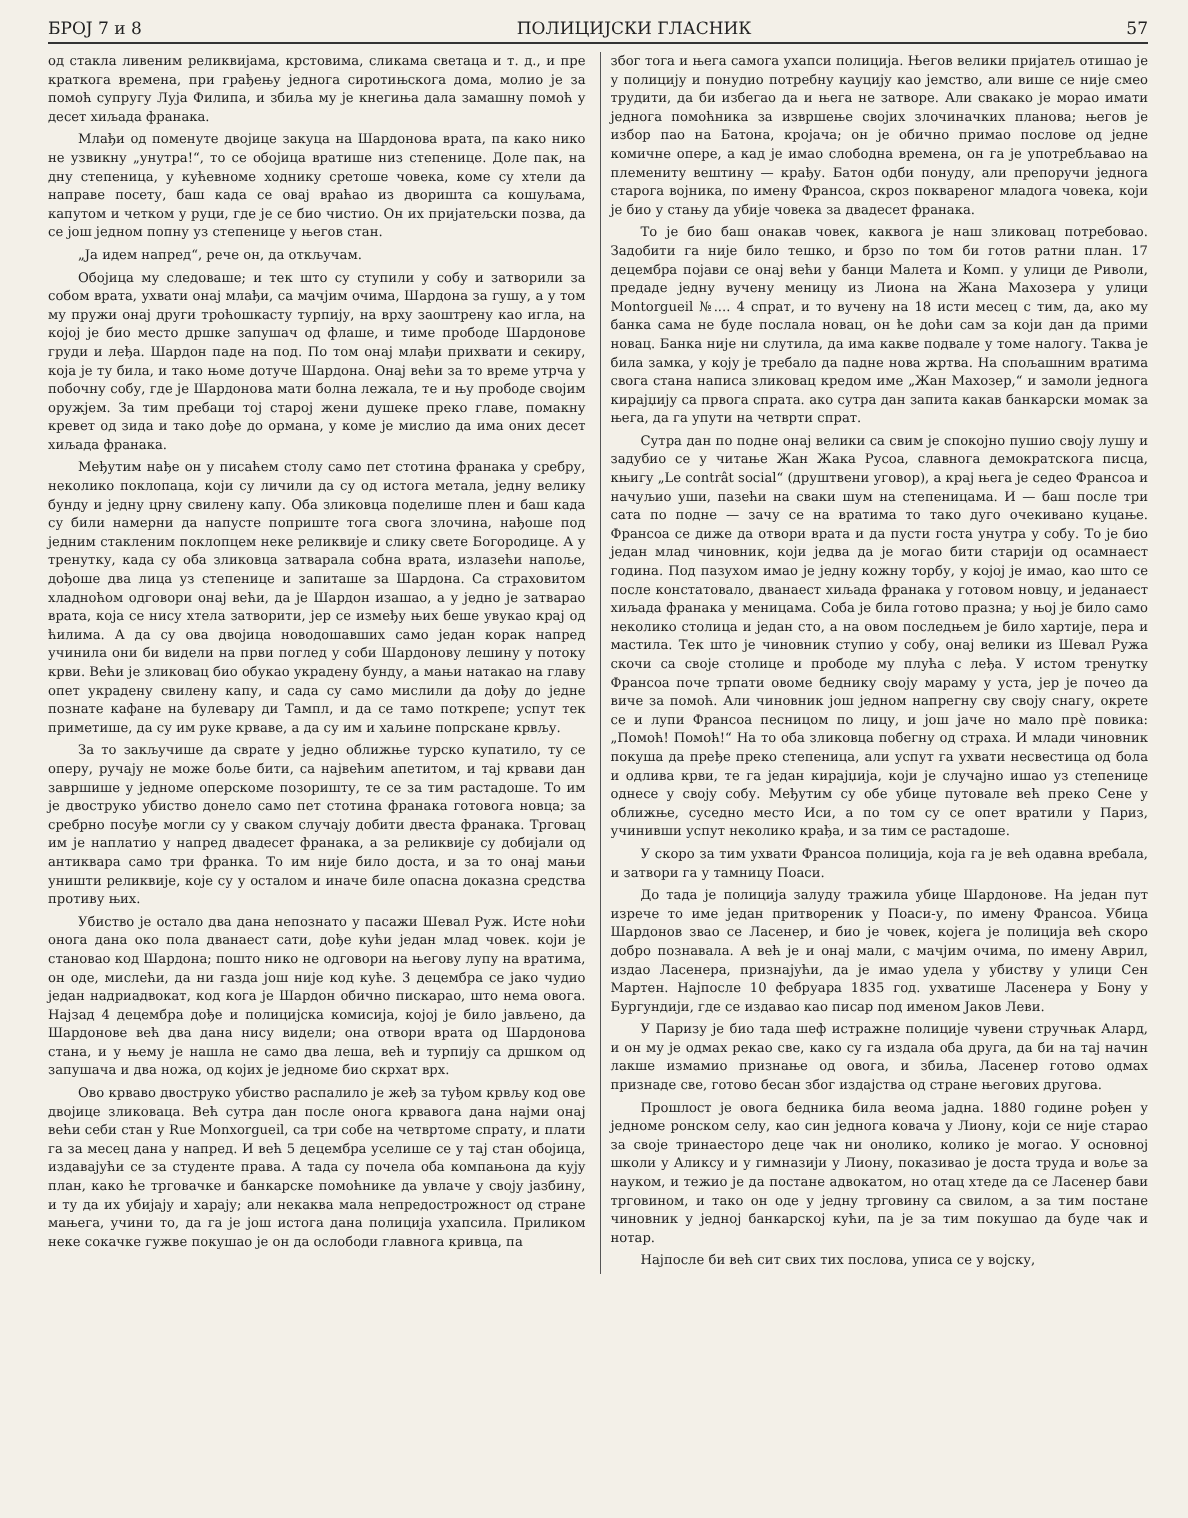БРОЈ 7 и 8 ПОЛИЦИЈСКИ ГЛАСНИК 57
од стакла ливеним реликвијама, крстовима, сликама светаца и т. д., и пре краткога времена, при грађењу једнога сиротињскога дома, молио је за помоћ супругу Луја Филипа, и збиља му је кнегиња дала замашну помоћ у десет хиљада франака.
Млађи од поменуте двојице закуца на Шардонова врата, па како нико не узвикну „унутра!“, то се обојица вратише низ степенице. Доле пак, на дну степеница, у кућевноме ходнику сретоше човека, коме су хтели да направе посету, баш када се овај враћао из дворишта са кошуљама, капутом и четком у руци, где је се био чистио. Он их пријатељски позва, да се још једном попну уз степенице у његов стан.
„Ја идем напред“, рече он, да откључам.
Обојица му следоваше; и тек што су ступили у собу и затворили за собом врата, ухвати онај млађи, са мачјим очима, Шардона за гушу, а у том му пружи онај други троћошкасту турпију, на врху заоштрену као игла, на којој је био место дршке запушач од флаше, и тиме прободе Шардонове груди и леђа. Шардон паде на под. По том онај млађи прихвати и секиру, која је ту била, и тако њоме дотуче Шардона. Онај већи за то време утрча у побочну собу, где је Шардонова мати болна лежала, те и њу прободе својим оружјем. За тим пребаци тој старој жени душеке преко главе, помакну кревет од зида и тако дође до ормана, у коме је мислио да има оних десет хиљада франака.
Међутим нађе он у писаћем столу само пет стотина франака у сребру, неколико поклопаца, који су личили да су од истога метала, једну велику бунду и једну црну свилену капу. Оба зликовца поделише плен и баш када су били намерни да напусте поприште тога свога злочина, нађоше под једним стакленим поклопцем неке реликвије и слику свете Богородице. А у тренутку, када су оба зликовца затварала собна врата, излазећи напоље, дођоше два лица уз степенице и запиташе за Шардона. Са страховитом хладноћом одговори онај већи, да је Шардон изашао, а у једно је затварао врата, која се нису хтела затворити, јер се између њих беше увукао крај од ћилима. А да су ова двојица новодошавших само један корак напред учинила они би видели на први поглед у соби Шардонову лешину у потоку крви. Већи је зликовац био обукао украдену бунду, а мањи натакао на главу опет украдену свилену капу, и сада су само мислили да дођу до једне познате кафане на булевару ди Тампл, и да се тамо поткрепе; успут тек приметише, да су им руке крваве, а да су им и хаљине попрскане крвљу.
За то закључише да сврате у једно оближње турско купатило, ту се оперу, ручају не може боље бити, са највећим апетитом, и тај крвави дан завршише у једноме оперскоме позоришту, те се за тим растадоше. То им је двоструко убиство донело само пет стотина франака готовога новца; за сребрно посуђе могли су у сваком случају добити двеста франака. Трговац им је наплатио у напред двадесет франака, а за реликвије су добијали од антиквара само три франка. То им није било доста, и за то онај мањи уништи реликвије, које су у осталом и иначе биле опасна доказна средства противу њих.
Убиство је остало два дана непознато у пасажи Шевал Руж. Исте ноћи онога дана око пола дванаест сати, дође кући један млад човек. који је становао код Шардона; пошто нико не одговори на његову лупу на вратима, он оде, мислећи, да ни газда још није код куће. 3 децембра се јако чудио један надриадвокат, код кога је Шардон обично пискарао, што нема овога. Најзад 4 децембра дође и полицијска комисија, којој је било јављено, да Шардонове већ два дана нису видели; она отвори врата од Шардонова стана, и у њему је нашла не само два леша, већ и турпију са дршком од запушача и два ножа, од којих је једноме био скрхат врх.
Ово крваво двоструко убиство распалило је жеђ за туђом крвљу код ове двојице зликоваца. Већ сутра дан после онога крвавога дана најми онај већи себи стан у Rue Monxorgueil, са три собе на четвртоме спрату, и плати га за месец дана у напред. И већ 5 децембра уселише се у тај стан обојица, издавајући се за студенте права. А тада су почела оба компањона да кују план, како ће трговачке и банкарске помоћнике да увлаче у своју јазбину, и ту да их убијају и харају; али некаква мала непредострожност од стране мањега, учини то, да га је још истога дана полиција ухапсила. Приликом неке сокачке гужве покушао је он да ослободи главнога кривца, па
због тога и њега самога ухапси полиција. Његов велики пријатељ отишао је у полицију и понудио потребну кауцију као јемство, али више се није смео трудити, да би избегао да и њега не затворе. Али свакако је морао имати једнога помоћника за извршење својих злочиначких планова; његов је избор пао на Батона, кројача; он је обично примао послове од једне комичне опере, а кад је имао слободна времена, он га је употребљавао на племениту вештину — крађу. Батон одби понуду, али препоручи једнога старога војника, по имену Франсоа, скроз поквареног младога човека, који је био у стању да убије човека за двадесет франака.
То је био баш онакав човек, каквога је наш зликовац потребовао. Задобити га није било тешко, и брзо по том би готов ратни план. 17 децембра појави се онај већи у банци Малета и Комп. у улици де Риволи, предаде једну вучену меницу из Лиона на Жана Махозера у улици Montorgueil №.... 4 спрат, и то вучену на 18 исти месец с тим, да, ако му банка сама не буде послала новац, он ће доћи сам за који дан да прими новац. Банка није ни слутила, да има какве подвале у томе налогу. Таква је била замка, у коју је требало да падне нова жртва. На спољашним вратима свога стана написа зликовац кредом име „Жан Махозер,“ и замоли једнога кирајџију са првога спрата. ако сутра дан запита какав банкарски момак за њега, да га упути на четврти спрат.
Сутра дан по подне онај велики са свим је спокојно пушио своју лушу и задубио се у читање Жан Жака Русоа, славнога демократскога писца, књигу „Le contrât social“ (друштвени уговор), а крај њега је седео Франсоа и начуљио уши, пазећи на сваки шум на степеницама. И — баш после три сата по подне — зачу се на вратима то тако дуго очекивано куцање. Франсоа се диже да отвори врата и да пусти госта унутра у собу. То је био један млад чиновник, који једва да је могао бити старији од осамнаест година. Под пазухом имао је једну кожну торбу, у којој је имао, као што се после констатовало, дванаест хиљада франака у готовом новцу, и једанаест хиљада франака у меницама. Соба је била готово празна; у њој је било само неколико столица и један сто, а на овом последњем је било хартије, пера и мастила. Тек што је чиновник ступио у собу, онај велики из Шевал Ружа скочи са своје столице и прободе му плућа с леђа. У истом тренутку Франсоа поче трпати овоме беднику своју мараму у уста, јер је почео да виче за помоћ. Али чиновник још једном напрегну сву своју снагу, окрете се и лупи Франсоа песницом по лицу, и још јаче но мало прѐ повика: „Помоћ! Помоћ!“ На то оба зликовца побегну од страха. И млади чиновник покуша да пређе преко степеница, али успут га ухвати несвестица од бола и одлива крви, те га један кирајџија, који је случајно ишао уз степенице однесе у своју собу. Међутим су обе убице путовале већ преко Сене у оближње, суседно место Иси, а по том су се опет вратили у Париз, учинивши успут неколико крађа, и за тим се растадоше.
У скоро за тим ухвати Франсоа полиција, која га је већ одавна вребала, и затвори га у тамницу Поаси.
До тада је полиција залуду тражила убице Шардонове. На један пут изрече то име један притвореник у Поаси-у, по имену Франсоа. Убица Шардонов звао се Ласенер, и био је човек, којега је полиција већ скоро добро познавала. А већ је и онај мали, с мачјим очима, по имену Аврил, издао Ласенера, признајући, да је имао удела у убиству у улици Сен Мартен. Најпосле 10 фебруара 1835 год. ухватише Ласенера у Бону у Бургундији, где се издавао као писар под именом Јаков Леви.
У Паризу је био тада шеф истражне полиције чувени стручњак Алард, и он му је одмах рекао све, како су га издала оба друга, да би на тај начин лакше измамио признање од овога, и збиља, Ласенер готово одмах признаде све, готово бесан због издајства од стране његових другова.
Прошлост је овога бедника била веома јадна. 1880 године рођен у једноме ронском селу, као син једнога ковача у Лиону, који се није старао за своје тринаесторо деце чак ни онолико, колико је могао. У основној школи у Аликсу и у гимназији у Лиону, показивао је доста труда и воље за науком, и тежио је да постане адвокатом, но отац хтеде да се Ласенер бави трговином, и тако он оде у једну трговину са свилом, а за тим постане чиновник у једној банкарској кући, па је за тим покушао да буде чак и нотар.
Најпосле би већ сит свих тих послова, уписа се у војску,